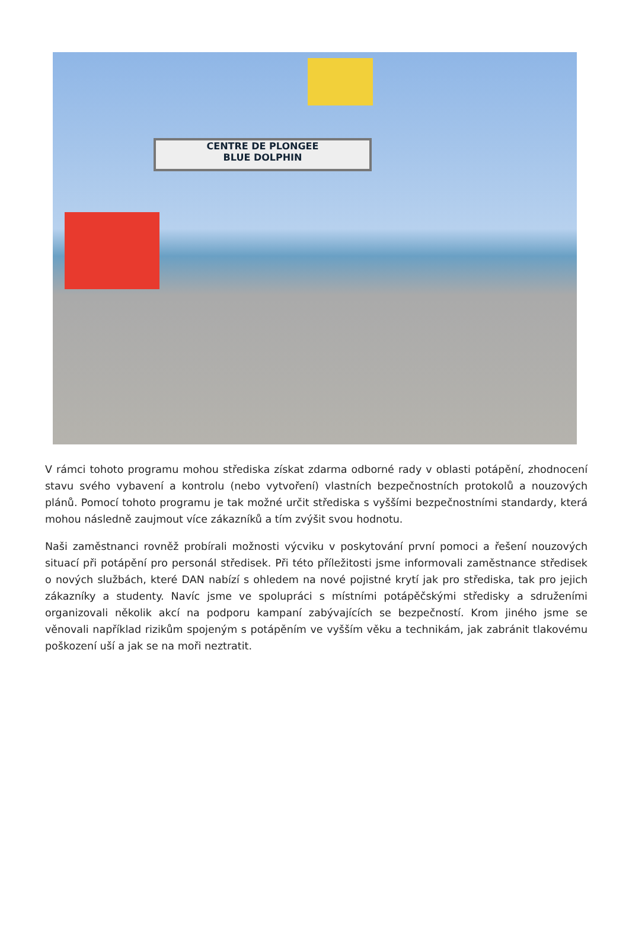CENTRE DE PLONGEE
BLUE DOLPHIN
V rámci tohoto programu mohou střediska získat zdarma odborné rady v oblasti potápění, zhodnocení stavu svého vybavení a kontrolu (nebo vytvoření) vlastních bezpečnostních protokolů a nouzových plánů. Pomocí tohoto programu je tak možné určit střediska s vyššími bezpečnostními standardy, která mohou následně zaujmout více zákazníků a tím zvýšit svou hodnotu.
Naši zaměstnanci rovněž probírali možnosti výcviku v poskytování první pomoci a řešení nouzových situací při potápění pro personál středisek. Při této příležitosti jsme informovali zaměstnance středisek o nových službách, které DAN nabízí s ohledem na nové pojistné krytí jak pro střediska, tak pro jejich zákazníky a studenty. Navíc jsme ve spolupráci s místními potápěčskými středisky a sdruženími organizovali několik akcí na podporu kampaní zabývajících se bezpečností. Krom jiného jsme se věnovali například rizikům spojeným s potápěním ve vyšším věku a technikám, jak zabránit tlakovému poškození uší a jak se na moři neztratit.